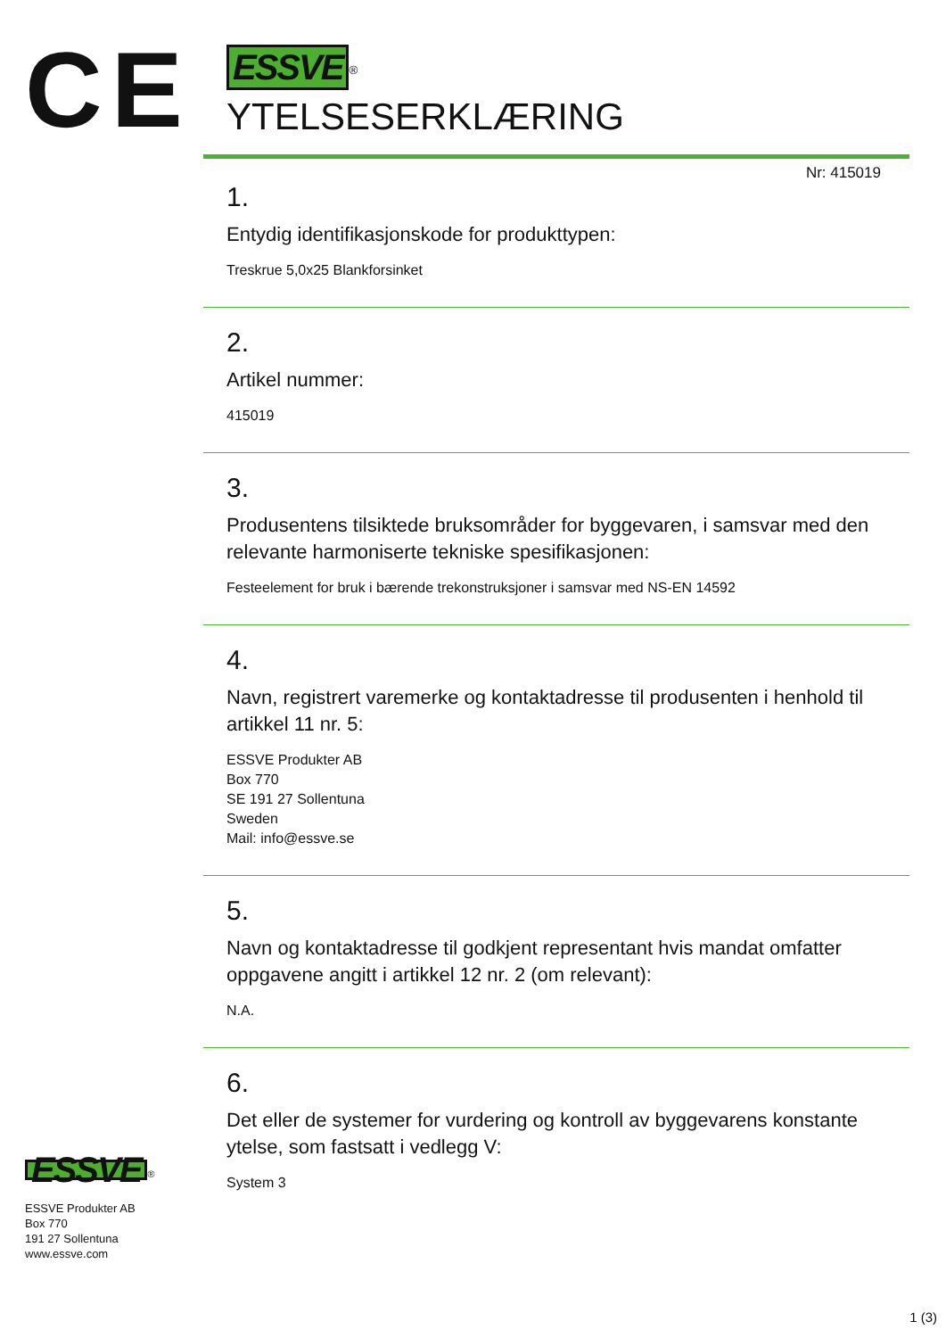CE
ESSVE<sup>®</sup>
YTELSESERKLÆRING
Nr: 415019
1.
Entydig identifikasjonskode for produkttypen:
Treskrue 5,0x25 Blankforsinket
2.
Artikel nummer:
415019
3.
Produsentens tilsiktede bruksområder for byggevaren, i samsvar med den relevante harmoniserte tekniske spesifikasjonen:
Festeelement for bruk i bærende trekonstruksjoner i samsvar med NS-EN 14592
4.
Navn, registrert varemerke og kontaktadresse til produsenten i henhold til artikkel 11 nr. 5:
ESSVE Produkter AB
Box 770
SE 191 27 Sollentuna
Sweden
Mail: info@essve.se
5.
Navn og kontaktadresse til godkjent representant hvis mandat omfatter oppgavene angitt i artikkel 12 nr. 2 (om relevant):
N.A.
6.
Det eller de systemer for vurdering og kontroll av byggevarens konstante ytelse, som fastsatt i vedlegg V:
System 3
ESSVE<sup>®</sup>
ESSVE Produkter AB
Box 770
191 27 Sollentuna
www.essve.com
1 (3)